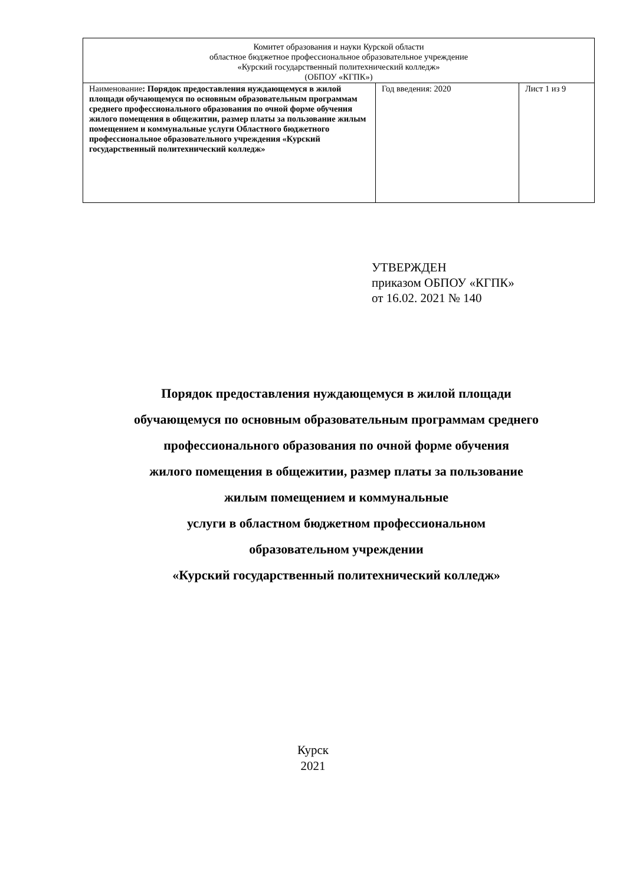| Комитет образования и науки Курской области областное бюджетное профессиональное образовательное учреждение «Курский государственный политехнический колледж» (ОБПОУ «КГПК») | | |
| Наименование : Порядок предоставления нуждающемуся в жилой площади обучающемуся по основным образовательным программам среднего профессионального образования по очной форме обучения жилого помещения в общежитии, размер платы за пользование жилым помещением и коммунальные услуги Областного бюджетного профессиональное образовательного учреждения «Курский государственный политехнический колледж» | Год введения: 2020 | Лист 1 из 9 |
УТВЕРЖДЕН
приказом ОБПОУ «КГПК»
от 16.02. 2021 № 140
Порядок предоставления нуждающемуся в жилой площади
обучающемуся по основным образовательным программам среднего
профессионального образования по очной форме обучения
жилого помещения в общежитии, размер платы за пользование
жилым помещением и коммунальные
услуги в областном бюджетном профессиональном
образовательном учреждении
«Курский государственный политехнический колледж»
Курск
2021